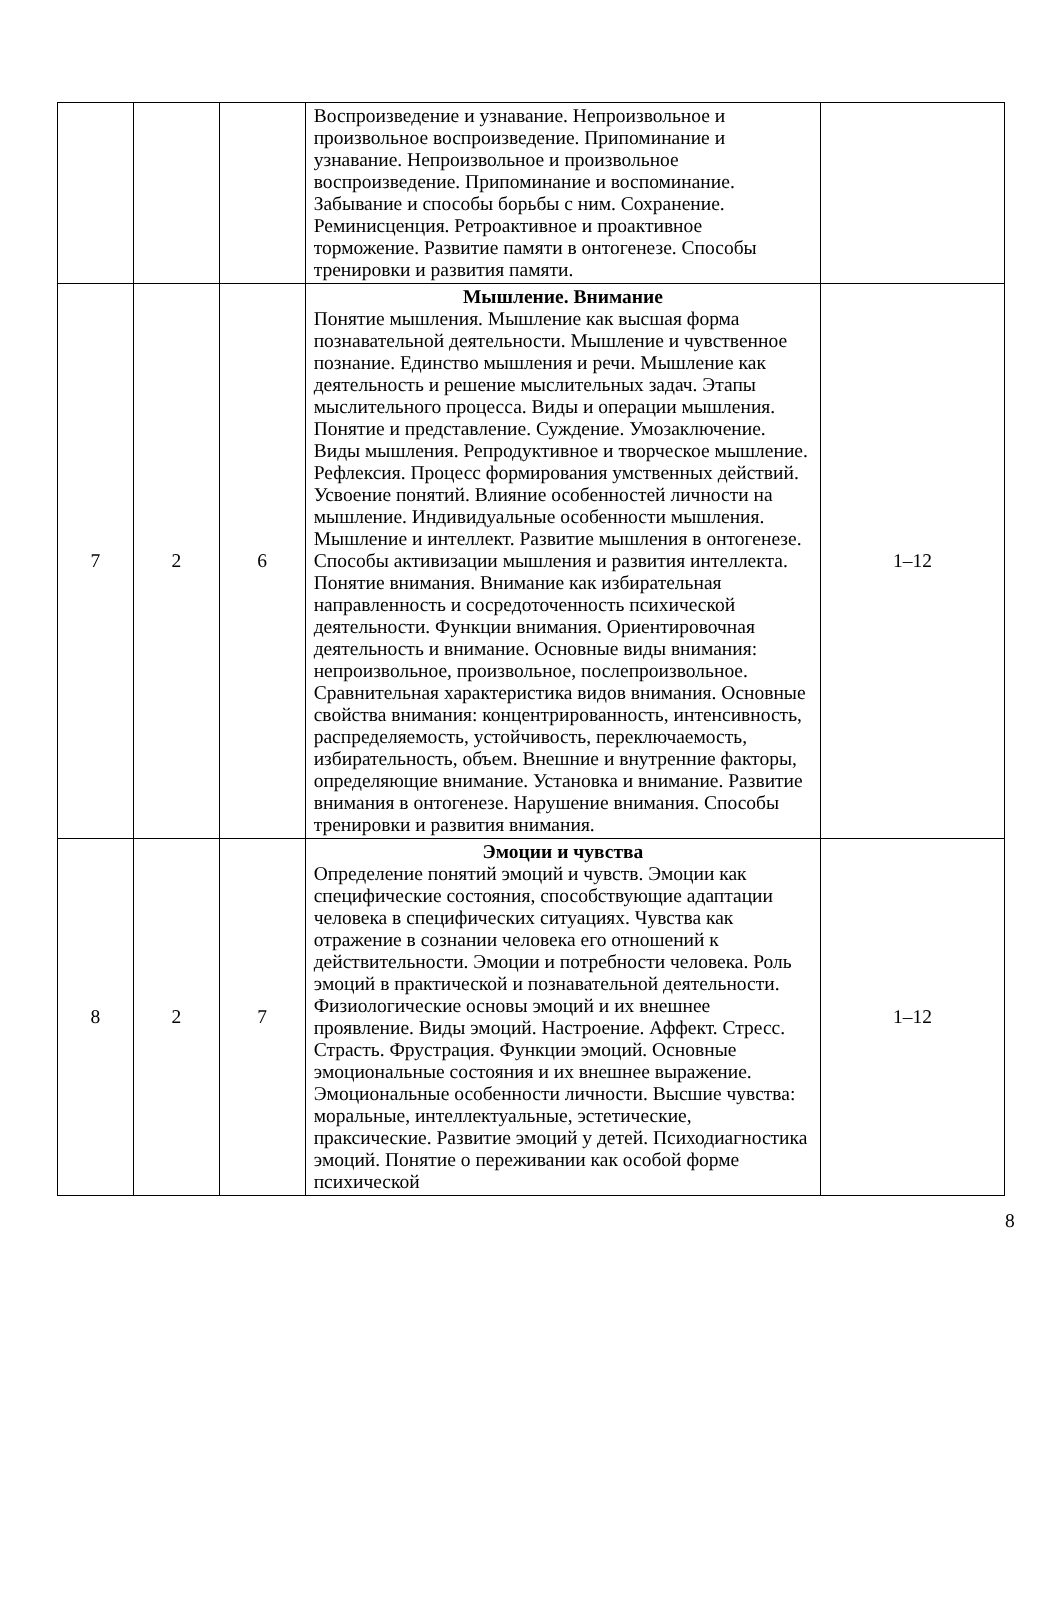| | | | Воспроизведение и узнавание. Непроизвольное и произвольное воспроизведение. Припоминание и узнавание. Непроизвольное и произвольное воспроизведение. Припоминание и воспоминание. Забывание и способы борьбы с ним. Сохранение. Реминисценция. Ретроактивное и проактивное торможение. Развитие памяти в онтогенезе. Способы тренировки и развития памяти. | |
| 7 | 2 | 6 | Мышление. Внимание Понятие мышления. Мышление как высшая форма познавательной деятельности. Мышление и чувственное познание. Единство мышления и речи. Мышление как деятельность и решение мыслительных задач. Этапы мыслительного процесса. Виды и операции мышления. Понятие и представление. Суждение. Умозаключение. Виды мышления. Репродуктивное и творческое мышление. Рефлексия. Процесс формирования умственных действий. Усвоение понятий. Влияние особенностей личности на мышление. Индивидуальные особенности мышления. Мышление и интеллект. Развитие мышления в онтогенезе. Способы активизации мышления и развития интеллекта. Понятие внимания. Внимание как избирательная направленность и сосредоточенность психической деятельности. Функции внимания. Ориентировочная деятельность и внимание. Основные виды внимания: непроизвольное, произвольное, послепроизвольное. Сравнительная характеристика видов внимания. Основные свойства внимания: концентрированность, интенсивность, распределяемость, устойчивость, переключаемость, избирательность, объем. Внешние и внутренние факторы, определяющие внимание. Установка и внимание. Развитие внимания в онтогенезе. Нарушение внимания. Способы тренировки и развития внимания. | 1–12 |
| 8 | 2 | 7 | Эмоции и чувства Определение понятий эмоций и чувств. Эмоции как специфические состояния, способствующие адаптации человека в специфических ситуациях. Чувства как отражение в сознании человека его отношений к действительности. Эмоции и потребности человека. Роль эмоций в практической и познавательной деятельности. Физиологические основы эмоций и их внешнее проявление. Виды эмоций. Настроение. Аффект. Стресс. Страсть. Фрустрация. Функции эмоций. Основные эмоциональные состояния и их внешнее выражение. Эмоциональные особенности личности. Высшие чувства: моральные, интеллектуальные, эстетические, праксические. Развитие эмоций у детей. Психодиагностика эмоций. Понятие о переживании как особой форме психической | 1–12 |
8